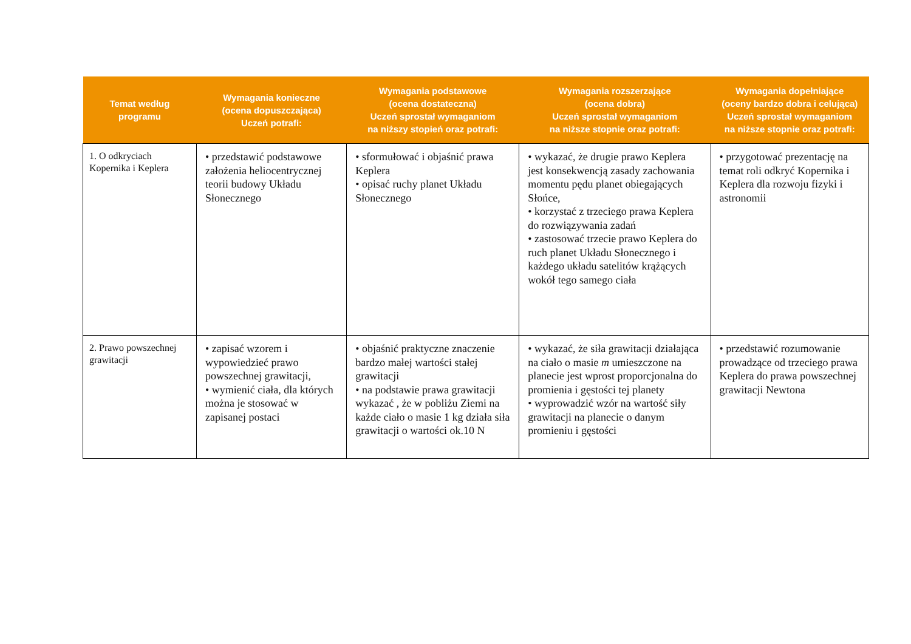| Temat według programu | Wymagania konieczne (ocena dopuszczająca) Uczeń potrafi: | Wymagania podstawowe (ocena dostateczna) Uczeń sprostał wymaganiom na niższy stopień oraz potrafi: | Wymagania rozszerzające (ocena dobra) Uczeń sprostał wymaganiom na niższe stopnie oraz potrafi: | Wymagania dopełniające (oceny bardzo dobra i celująca) Uczeń sprostał wymaganiom na niższe stopnie oraz potrafi: |
| --- | --- | --- | --- | --- |
| 1. O odkryciach Kopernika i Keplera | • przedstawić podstawowe założenia heliocentrycznej teorii budowy Układu Słonecznego | • sformułować i objaśnić prawa Keplera • opisać ruchy planet Układu Słonecznego | • wykazać, że drugie prawo Keplera jest konsekwencją zasady zachowania momentu pędu planet obiegających Słońce, • korzystać z trzeciego prawa Keplera do rozwiązywania zadań • zastosować trzecie prawo Keplera do ruch planet Układu Słonecznego i każdego układu satelitów krążących wokół tego samego ciała | • przygotować prezentację na temat roli odkryć Kopernika i Keplera dla rozwoju fizyki i astronomii |
| 2. Prawo powszechnej grawitacji | • zapisać wzorem i wypowiedzieć prawo powszechnej grawitacji, • wymienić ciała, dla których można je stosować w zapisanej postaci | • objaśnić praktyczne znaczenie bardzo małej wartości stałej grawitacji • na podstawie prawa grawitacji wykazać , że w pobliżu Ziemi na każde ciało o masie 1 kg działa siła grawitacji o wartości ok.10 N | • wykazać, że siła grawitacji działająca na ciało o masie m umieszczone na planecie jest wprost proporcjonalna do promienia i gęstości tej planety • wyprowadzić wzór na wartość siły grawitacji na planecie o danym promieniu i gęstości | • przedstawić rozumowanie prowadzące od trzeciego prawa Keplera do prawa powszechnej grawitacji Newtona |